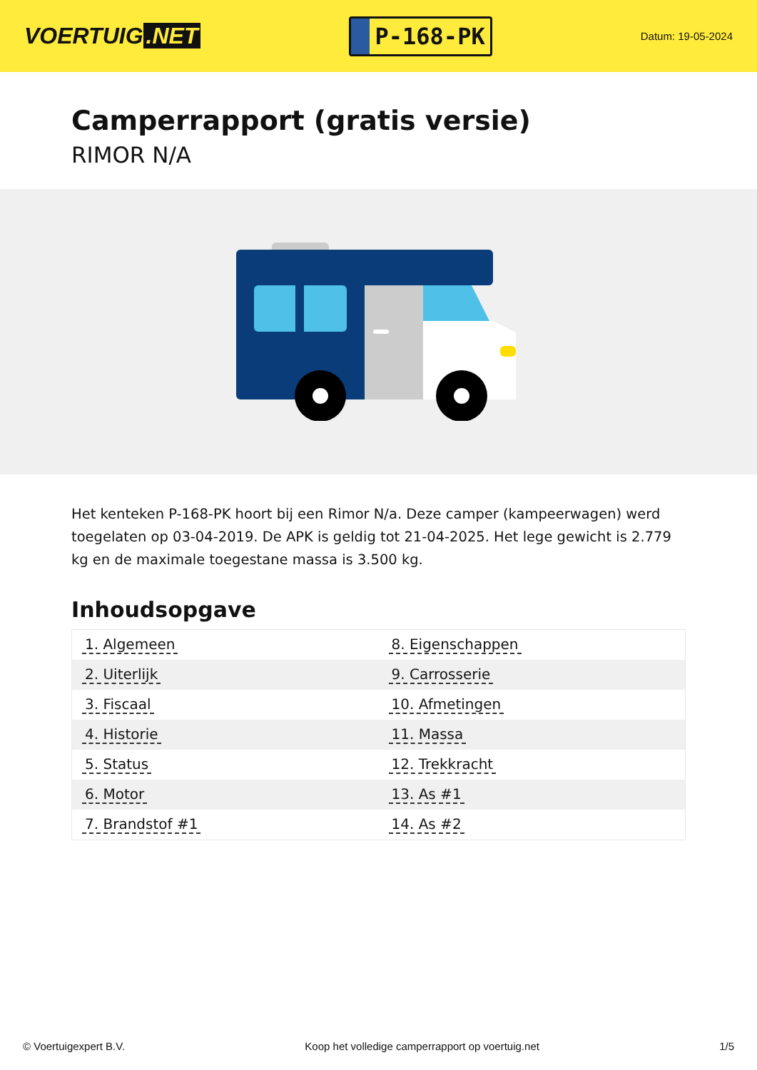VOERTUIG.NET
P-168-PK
Datum: 19-05-2024
Camperrapport (gratis versie)
RIMOR N/A
Het kenteken P-168-PK hoort bij een Rimor N/a. Deze camper (kampeerwagen) werd toegelaten op 03-04-2019. De APK is geldig tot 21-04-2025. Het lege gewicht is 2.779 kg en de maximale toegestane massa is 3.500 kg.
Inhoudsopgave
| 1. Algemeen | 8. Eigenschappen |
| 2. Uiterlijk | 9. Carrosserie |
| 3. Fiscaal | 10. Afmetingen |
| 4. Historie | 11. Massa |
| 5. Status | 12. Trekkracht |
| 6. Motor | 13. As #1 |
| 7. Brandstof #1 | 14. As #2 |
© Voertuigexpert B.V. Koop het volledige camperrapport op voertuig.net
1/5